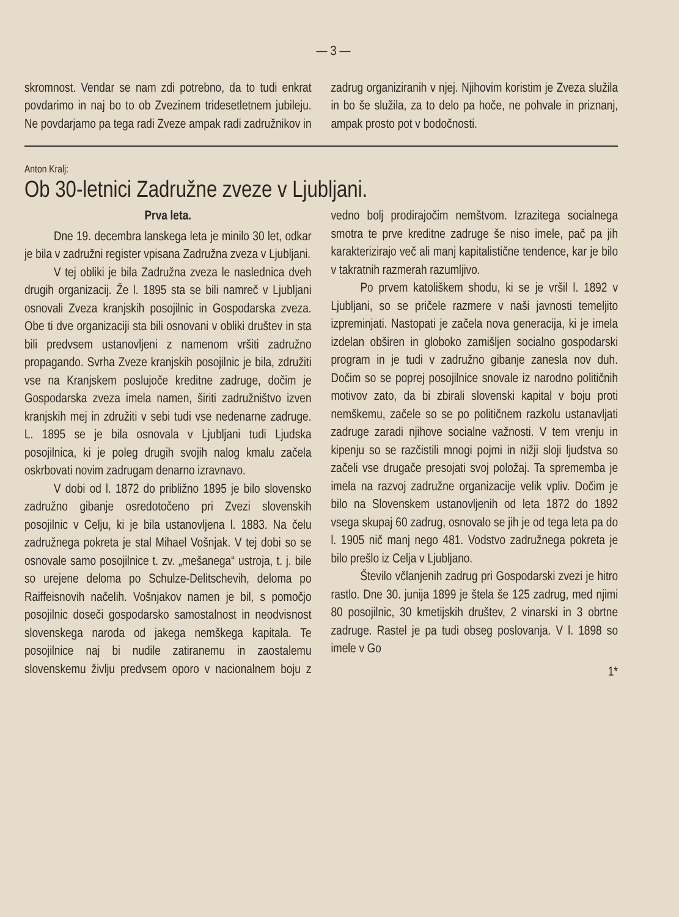— 3 —
skromnost. Vendar se nam zdi potrebno, da to tudi enkrat povdarimo in naj bo to ob Zvezinem tridesetletnem jubileju. Ne povdarjamo pa tega radi Zveze ampak radi zadružnikov in zadrug organiziranih v njej. Njihovim koristim je Zveza služila in bo še služila, za to delo pa hoče, ne pohvale in priznanj, ampak prosto pot v bodočnosti.
Anton Kralj:
Ob 30-letnici Zadružne zveze v Ljubljani.
Prva leta.
Dne 19. decembra lanskega leta je minilo 30 let, odkar je bila v zadružni register vpisana Zadružna zveza v Ljubljani.
V tej obliki je bila Zadružna zveza le naslednica dveh drugih organizacij. Že l. 1895 sta se bili namreč v Ljubljani osnovali Zveza kranjskih posojilnic in Gospodarska zveza. Obe ti dve organizaciji sta bili osnovani v obliki društev in sta bili predvsem ustanovljeni z namenom vršiti zadružno propagando. Svrha Zveze kranjskih posojilnic je bila, združiti vse na Kranjskem poslujoče kreditne zadruge, dočim je Gospodarska zveza imela namen, širiti zadružništvo izven kranjskih mej in združiti v sebi tudi vse nedenarne zadruge. L. 1895 se je bila osnovala v Ljubljani tudi Ljudska posojilnica, ki je poleg drugih svojih nalog kmalu začela oskrbovati novim zadrugam denarno izravnavo.
V dobi od l. 1872 do približno 1895 je bilo slovensko zadružno gibanje osredotočeno pri Zvezi slovenskih posojilnic v Celju, ki je bila ustanovljena l. 1883. Na čelu zadružnega pokreta je stal Mihael Vošnjak. V tej dobi so se osnovale samo posojilnice t. zv. „mešanega“ ustroja, t. j. bile so urejene deloma po Schulze-Delitschevih, deloma po Raiffeisnovih načelih. Vošnjakov namen je bil, s pomočjo posojilnic doseči gospodarsko samostalnost in neodvisnost slovenskega naroda od jakega nemškega kapitala. Te posojilnice naj bi nudile zatiranemu in zaostalemu slovenskemu življu predvsem oporo v nacionalnem boju z vedno bolj prodirajočim nemštvom. Izrazitega socialnega smotra te prve kreditne zadruge še niso imele, pač pa jih karakterizirajo več ali manj kapitalistične tendence, kar je bilo v takratnih razmerah razumljivo.
Po prvem katoliškem shodu, ki se je vršil l. 1892 v Ljubljani, so se pričele razmere v naši javnosti temeljito izpreminjati. Nastopati je začela nova generacija, ki je imela izdelan obširen in globoko zamišljen socialno gospodarski program in je tudi v zadružno gibanje zanesla nov duh. Dočim so se poprej posojilnice snovale iz narodno političnih motivov zato, da bi zbirali slovenski kapital v boju proti nemškemu, začele so se po političnem razkolu ustanavljati zadruge zaradi njihove socialne važnosti. V tem vrenju in kipenju so se razčistili mnogi pojmi in nižji sloji ljudstva so začeli vse drugače presojati svoj položaj. Ta sprememba je imela na razvoj zadružne organizacije velik vpliv. Dočim je bilo na Slovenskem ustanovljenih od leta 1872 do 1892 vsega skupaj 60 zadrug, osnovalo se jih je od tega leta pa do l. 1905 nič manj nego 481. Vodstvo zadružnega pokreta je bilo prešlo iz Celja v Ljubljano.
Število včlanjenih zadrug pri Gospodarski zvezi je hitro rastlo. Dne 30. junija 1899 je štela še 125 zadrug, med njimi 80 posojilnic, 30 kmetijskih društev, 2 vinarski in 3 obrtne zadruge. Rastel je pa tudi obseg poslovanja. V l. 1898 so imele v Go
1*